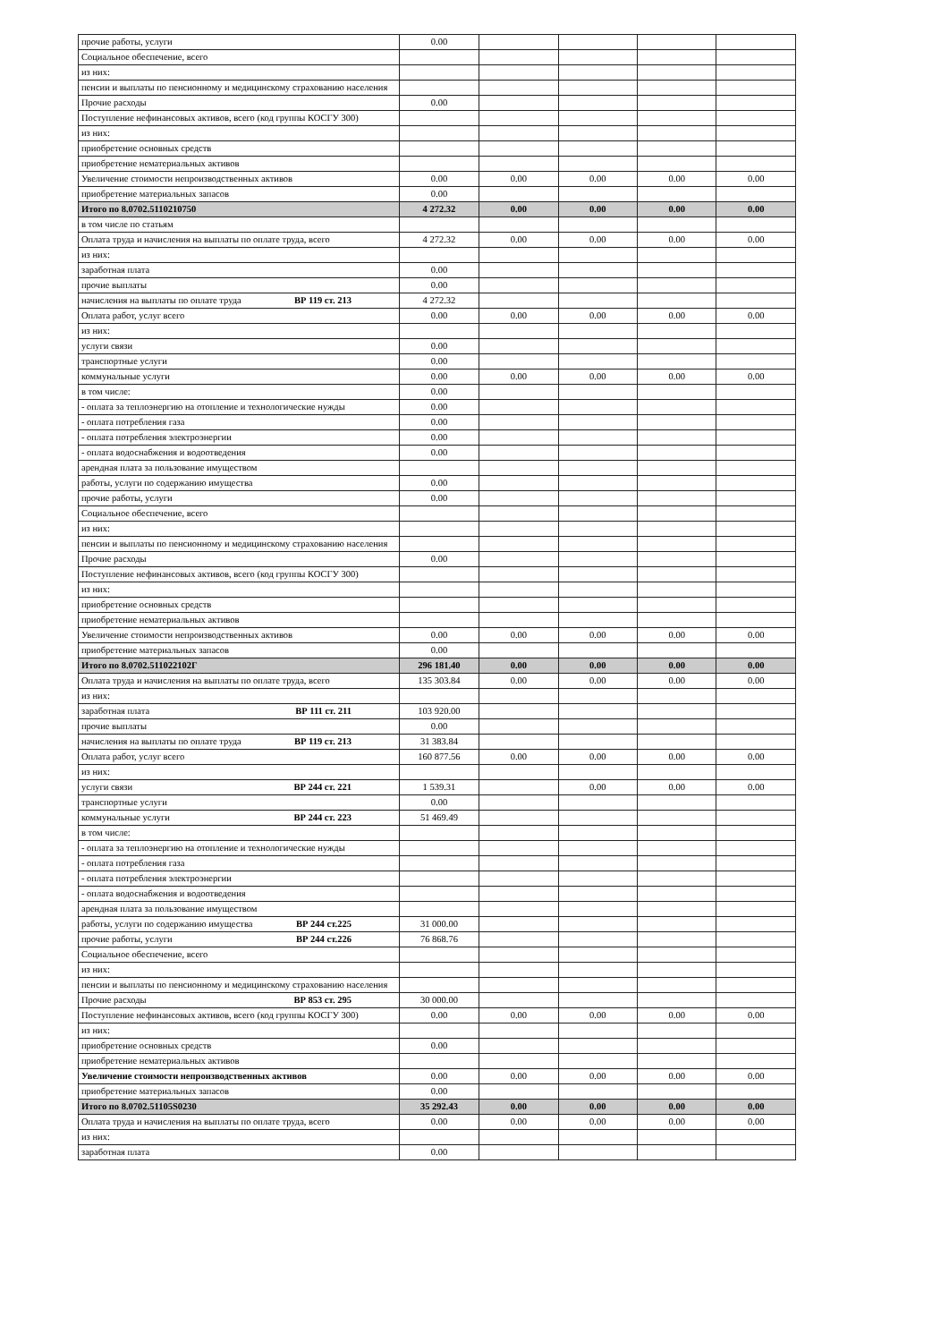| прочие работы, услуги | 0.00 | | | | |
| Социальное обеспечение, всего | | | | | |
| из них: | | | | | |
| пенсии и выплаты по пенсионному и медицинскому страхованию населения | | | | | |
| Прочие расходы | 0.00 | | | | |
| Поступление нефинансовых активов, всего (код группы КОСГУ 300) | | | | | |
| из них: | | | | | |
| приобретение основных средств | | | | | |
| приобретение нематериальных активов | | | | | |
| Увеличение стоимости непроизводственных активов | 0.00 | 0.00 | 0.00 | 0.00 | 0.00 |
| приобретение материальных запасов | 0.00 | | | | |
| Итого по 8.0702.5110210750 | 4 272.32 | 0.00 | 0.00 | 0.00 | 0.00 |
| в том числе по статьям | | | | | |
| Оплата труда и начисления на выплаты по оплате труда, всего | 4 272.32 | 0.00 | 0.00 | 0.00 | 0.00 |
| из них: | | | | | |
| заработная плата | 0.00 | | | | |
| прочие выплаты | 0.00 | | | | |
| начисления на выплаты по оплате труда ВР 119 ст. 213 | 4 272.32 | | | | |
| Оплата работ, услуг всего | 0.00 | 0.00 | 0.00 | 0.00 | 0.00 |
| из них: | | | | | |
| услуги связи | 0.00 | | | | |
| транспортные услуги | 0.00 | | | | |
| коммунальные услуги | 0.00 | 0.00 | 0.00 | 0.00 | 0.00 |
| в том числе: | 0.00 | | | | |
| - оплата за теплоэнергию на отопление и технологические нужды | 0.00 | | | | |
| - оплата потребления газа | 0.00 | | | | |
| - оплата потребления электроэнергии | 0.00 | | | | |
| - оплата водоснабжения и водоотведения | 0.00 | | | | |
| арендная плата за пользование имуществом | | | | | |
| работы, услуги по содержанию имущества | 0.00 | | | | |
| прочие работы, услуги | 0.00 | | | | |
| Социальное обеспечение, всего | | | | | |
| из них: | | | | | |
| пенсии и выплаты по пенсионному и медицинскому страхованию населения | | | | | |
| Прочие расходы | 0.00 | | | | |
| Поступление нефинансовых активов, всего (код группы КОСГУ 300) | | | | | |
| из них: | | | | | |
| приобретение основных средств | | | | | |
| приобретение нематериальных активов | | | | | |
| Увеличение стоимости непроизводственных активов | 0.00 | 0.00 | 0.00 | 0.00 | 0.00 |
| приобретение материальных запасов | 0.00 | | | | |
| Итого по 8.0702.511022102Г | 296 181.40 | 0.00 | 0.00 | 0.00 | 0.00 |
| Оплата труда и начисления на выплаты по оплате труда, всего | 135 303.84 | 0.00 | 0.00 | 0.00 | 0.00 |
| из них: | | | | | |
| заработная плата ВР 111 ст. 211 | 103 920.00 | | | | |
| прочие выплаты | 0.00 | | | | |
| начисления на выплаты по оплате труда ВР 119 ст. 213 | 31 383.84 | | | | |
| Оплата работ, услуг всего | 160 877.56 | 0.00 | 0.00 | 0.00 | 0.00 |
| из них: | | | | | |
| услуги связи ВР 244 ст. 221 | 1 539.31 | | 0.00 | 0.00 | 0.00 |
| транспортные услуги | 0.00 | | | | |
| коммунальные услуги ВР 244 ст. 223 | 51 469.49 | | | | |
| в том числе: | | | | | |
| - оплата за теплоэнергию на отопление и технологические нужды | | | | | |
| - оплата потребления газа | | | | | |
| - оплата потребления электроэнергии | | | | | |
| - оплата водоснабжения и водоотведения | | | | | |
| арендная плата за пользование имуществом | | | | | |
| работы, услуги по содержанию имущества ВР 244 ст.225 | 31 000.00 | | | | |
| прочие работы, услуги ВР 244 ст.226 | 76 868.76 | | | | |
| Социальное обеспечение, всего | | | | | |
| из них: | | | | | |
| пенсии и выплаты по пенсионному и медицинскому страхованию населения | | | | | |
| Прочие расходы ВР 853 ст. 295 | 30 000.00 | | | | |
| Поступление нефинансовых активов, всего (код группы КОСГУ 300) | 0.00 | 0.00 | 0.00 | 0.00 | 0.00 |
| из них: | | | | | |
| приобретение основных средств | 0.00 | | | | |
| приобретение нематериальных активов | | | | | |
| Увеличение стоимости непроизводственных активов | 0.00 | 0.00 | 0.00 | 0.00 | 0.00 |
| приобретение материальных запасов | 0.00 | | | | |
| Итого по 8.0702.51105S0230 | 35 292.43 | 0.00 | 0.00 | 0.00 | 0.00 |
| Оплата труда и начисления на выплаты по оплате труда, всего | 0.00 | 0.00 | 0.00 | 0.00 | 0.00 |
| из них: | | | | | |
| заработная плата | 0.00 | | | | |